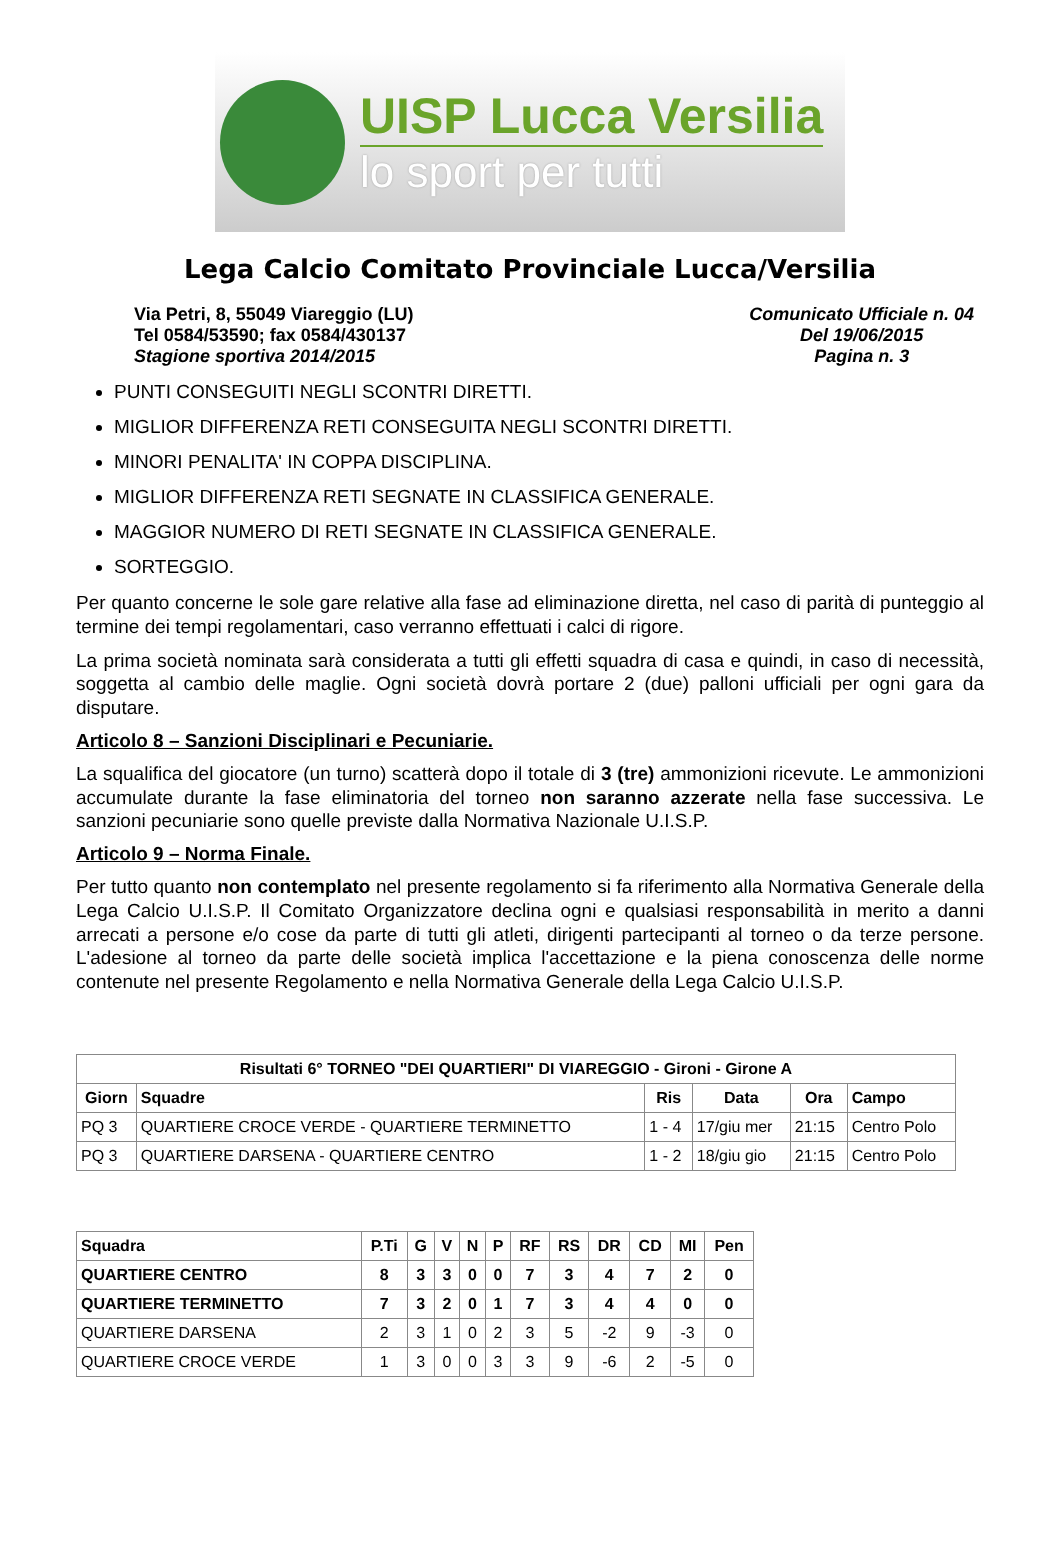UISP Lucca Versilia
lo sport per tutti
Lega Calcio Comitato Provinciale Lucca/Versilia
Via Petri, 8, 55049 Viareggio (LU)
Tel 0584/53590; fax 0584/430137
Stagione sportiva 2014/2015
Comunicato Ufficiale n. 04
Del 19/06/2015
Pagina n. 3
PUNTI CONSEGUITI NEGLI SCONTRI DIRETTI.
MIGLIOR DIFFERENZA RETI CONSEGUITA NEGLI SCONTRI DIRETTI.
MINORI PENALITA' IN COPPA DISCIPLINA.
MIGLIOR DIFFERENZA RETI SEGNATE IN CLASSIFICA GENERALE.
MAGGIOR NUMERO DI RETI SEGNATE IN CLASSIFICA GENERALE.
SORTEGGIO.
Per quanto concerne le sole gare relative alla fase ad eliminazione diretta, nel caso di parità di punteggio al termine dei tempi regolamentari, caso verranno effettuati i calci di rigore.
La prima società nominata sarà considerata a tutti gli effetti squadra di casa e quindi, in caso di necessità, soggetta al cambio delle maglie. Ogni società dovrà portare 2 (due) palloni ufficiali per ogni gara da disputare.
Articolo 8 – Sanzioni Disciplinari e Pecuniarie.
La squalifica del giocatore (un turno) scatterà dopo il totale di 3 (tre) ammonizioni ricevute. Le ammonizioni accumulate durante la fase eliminatoria del torneo non saranno azzerate nella fase successiva. Le sanzioni pecuniarie sono quelle previste dalla Normativa Nazionale U.I.S.P.
Articolo 9 – Norma Finale.
Per tutto quanto non contemplato nel presente regolamento si fa riferimento alla Normativa Generale della Lega Calcio U.I.S.P. Il Comitato Organizzatore declina ogni e qualsiasi responsabilità in merito a danni arrecati a persone e/o cose da parte di tutti gli atleti, dirigenti partecipanti al torneo o da terze persone. L'adesione al torneo da parte delle società implica l'accettazione e la piena conoscenza delle norme contenute nel presente Regolamento e nella Normativa Generale della Lega Calcio U.I.S.P.
| Risultati 6° TORNEO "DEI QUARTIERI" DI VIAREGGIO - Gironi - Girone A | | | | | |
| --- | --- | --- | --- | --- | --- |
| Giorn | Squadre | Ris | Data | Ora | Campo |
| PQ 3 | QUARTIERE CROCE VERDE - QUARTIERE TERMINETTO | 1 - 4 | 17/giu mer | 21:15 | Centro Polo |
| PQ 3 | QUARTIERE DARSENA - QUARTIERE CENTRO | 1 - 2 | 18/giu gio | 21:15 | Centro Polo |
| Squadra | P.Ti | G | V | N | P | RF | RS | DR | CD | MI | Pen |
| --- | --- | --- | --- | --- | --- | --- | --- | --- | --- | --- | --- |
| QUARTIERE CENTRO | 8 | 3 | 3 | 0 | 0 | 7 | 3 | 4 | 7 | 2 | 0 |
| QUARTIERE TERMINETTO | 7 | 3 | 2 | 0 | 1 | 7 | 3 | 4 | 4 | 0 | 0 |
| QUARTIERE DARSENA | 2 | 3 | 1 | 0 | 2 | 3 | 5 | -2 | 9 | -3 | 0 |
| QUARTIERE CROCE VERDE | 1 | 3 | 0 | 0 | 3 | 3 | 9 | -6 | 2 | -5 | 0 |